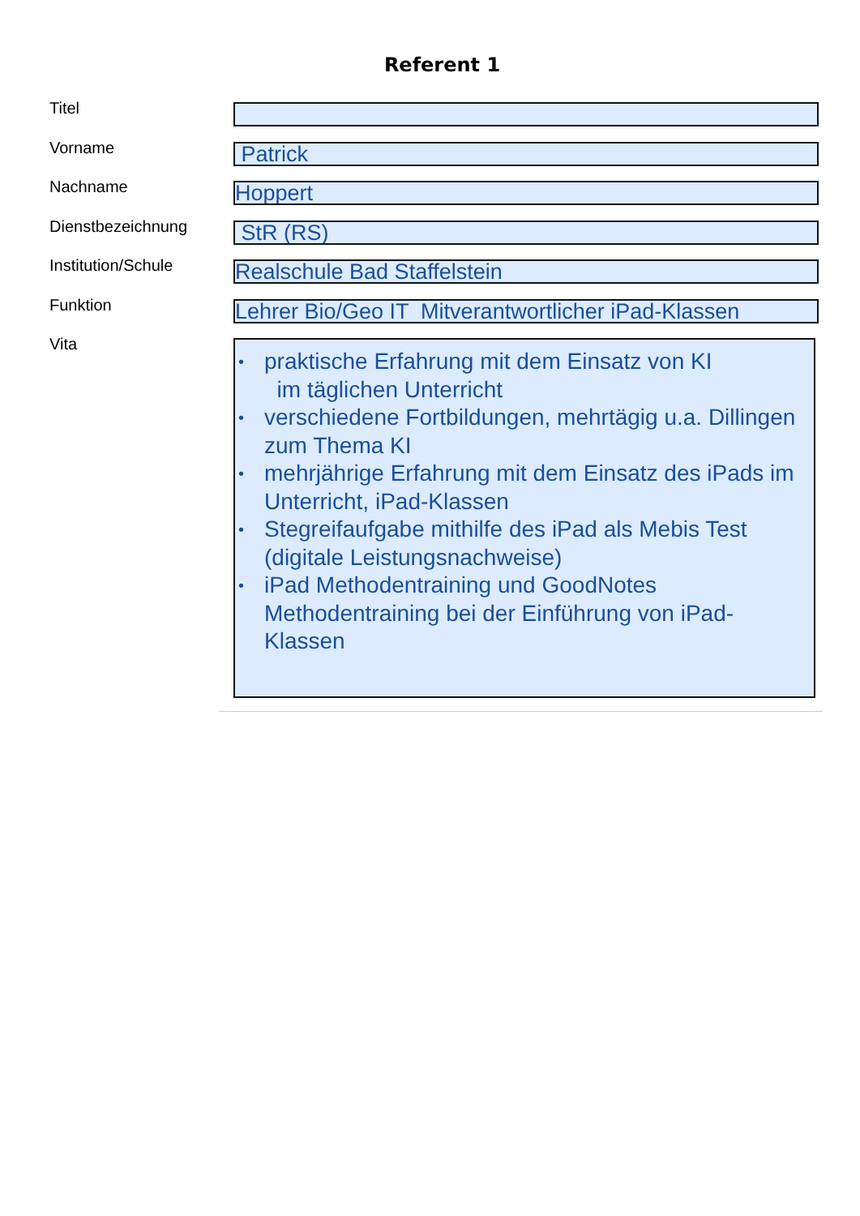Referent 1
Titel
Vorname
Patrick
Nachname
Hoppert
Dienstbezeichnung
StR (RS)
Institution/Schule
Realschule Bad Staffelstein
Funktion
Lehrer Bio/Geo IT Mitverantwortlicher iPad-Klassen
Vita
• praktische Erfahrung mit dem Einsatz von KI
im täglichen Unterricht
• verschiedene Fortbildungen, mehrtägig u.a. Dillingen zum Thema KI
• mehrjährige Erfahrung mit dem Einsatz des iPads im Unterricht, iPad-Klassen
• Stegreifaufgabe mithilfe des iPad als Mebis Test (digitale Leistungsnachweise)
• iPad Methodentraining und GoodNotes Methodentraining bei der Einführung von iPad-Klassen